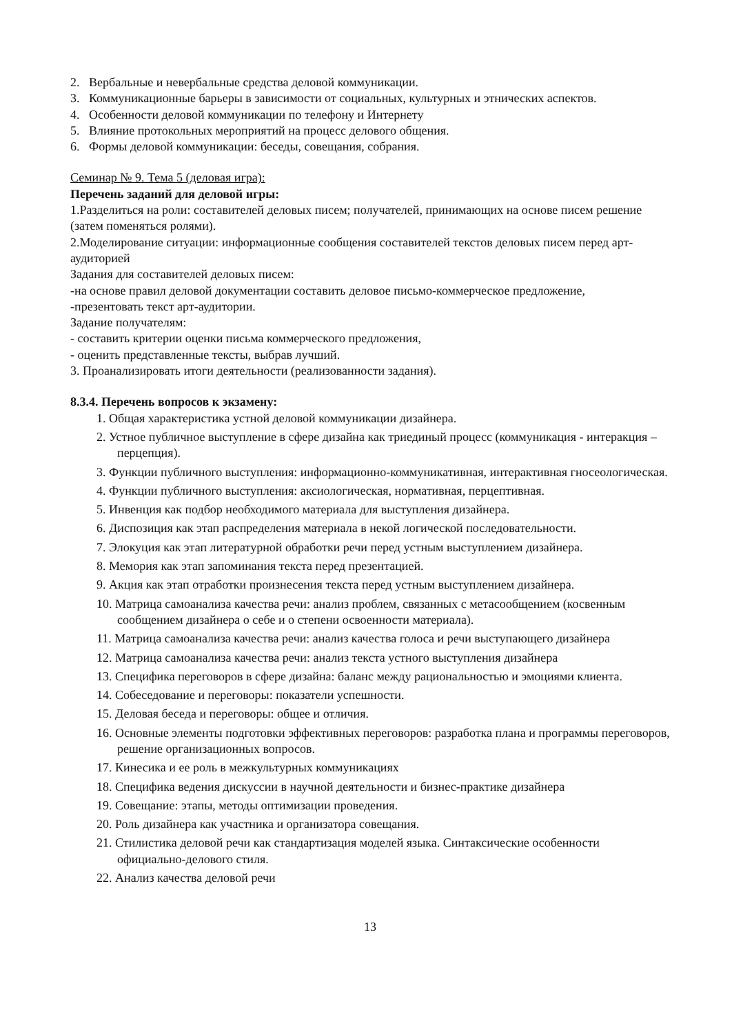2. Вербальные и невербальные средства деловой коммуникации.
3. Коммуникационные барьеры в зависимости от социальных, культурных и этнических аспектов.
4. Особенности деловой коммуникации по телефону и Интернету
5. Влияние протокольных мероприятий на процесс делового общения.
6. Формы деловой коммуникации: беседы, совещания, собрания.
Семинар № 9. Тема 5 (деловая игра):
Перечень заданий для деловой игры:
1.Разделиться на роли: составителей деловых писем; получателей, принимающих на основе писем решение (затем поменяться ролями).
2.Моделирование ситуации: информационные сообщения составителей текстов деловых писем перед арт-аудиторией
Задания для составителей деловых писем:
-на основе правил деловой документации составить деловое письмо-коммерческое предложение,
-презентовать текст арт-аудитории.
Задание получателям:
- составить критерии оценки письма коммерческого предложения,
- оценить представленные тексты, выбрав лучший.
3. Проанализировать итоги деятельности (реализованности задания).
8.3.4. Перечень вопросов к экзамену:
1. Общая характеристика устной деловой коммуникации дизайнера.
2. Устное публичное выступление в сфере дизайна как триединый процесс (коммуникация - интеракция – перцепция).
3. Функции публичного выступления: информационно-коммуникативная, интерактивная гносеологическая.
4. Функции публичного выступления: аксиологическая, нормативная, перцептивная.
5. Инвенция как подбор необходимого материала для выступления дизайнера.
6. Диспозиция как этап распределения материала в некой логической последовательности.
7. Элокуция как этап литературной обработки речи перед устным выступлением дизайнера.
8. Мемория как этап запоминания текста перед презентацией.
9. Акция как этап отработки произнесения текста перед устным выступлением дизайнера.
10. Матрица самоанализа качества речи: анализ проблем, связанных с метасообщением (косвенным сообщением дизайнера о себе и о степени освоенности материала).
11. Матрица самоанализа качества речи: анализ качества голоса и речи выступающего дизайнера
12. Матрица самоанализа качества речи: анализ текста устного выступления дизайнера
13. Специфика переговоров в сфере дизайна: баланс между рациональностью и эмоциями клиента.
14. Собеседование и переговоры: показатели успешности.
15. Деловая беседа и переговоры: общее и отличия.
16. Основные элементы подготовки эффективных переговоров: разработка плана и программы переговоров, решение организационных вопросов.
17. Кинесика и ее роль в межкультурных коммуникациях
18. Специфика ведения дискуссии в научной деятельности и бизнес-практике дизайнера
19. Совещание: этапы, методы оптимизации проведения.
20. Роль дизайнера как участника и организатора совещания.
21. Стилистика деловой речи как стандартизация моделей языка. Синтаксические особенности официально-делового стиля.
22. Анализ качества деловой речи
13